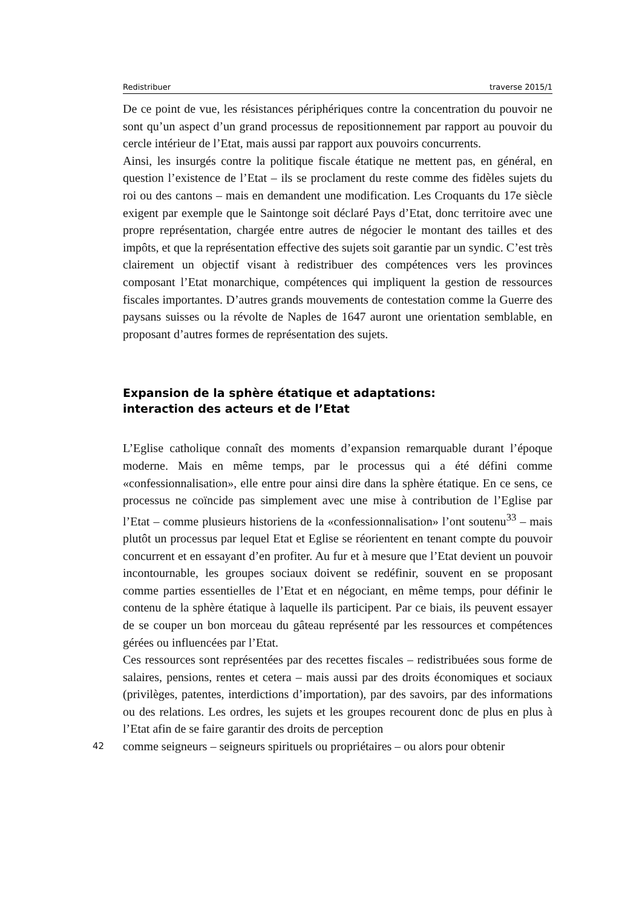Redistribuer traverse 2015/1
De ce point de vue, les résistances périphériques contre la concentration du pouvoir ne sont qu’un aspect d’un grand processus de repositionnement par rapport au pouvoir du cercle intérieur de l’Etat, mais aussi par rapport aux pouvoirs concurrents.
Ainsi, les insurgés contre la politique fiscale étatique ne mettent pas, en général, en question l’existence de l’Etat – ils se proclament du reste comme des fidèles sujets du roi ou des cantons – mais en demandent une modification. Les Croquants du 17e siècle exigent par exemple que le Saintonge soit déclaré Pays d’Etat, donc territoire avec une propre représentation, chargée entre autres de négocier le montant des tailles et des impôts, et que la représentation effective des sujets soit garantie par un syndic. C’est très clairement un objectif visant à redistribuer des compétences vers les provinces composant l’Etat monarchique, compétences qui impliquent la gestion de ressources fiscales importantes. D’autres grands mouvements de contestation comme la Guerre des paysans suisses ou la révolte de Naples de 1647 auront une orientation semblable, en proposant d’autres formes de représentation des sujets.
Expansion de la sphère étatique et adaptations:
interaction des acteurs et de l’Etat
L’Eglise catholique connaît des moments d’expansion remarquable durant l’époque moderne. Mais en même temps, par le processus qui a été défini comme «confessionnalisation», elle entre pour ainsi dire dans la sphère étatique. En ce sens, ce processus ne coïncide pas simplement avec une mise à contribution de l’Eglise par l’Etat – comme plusieurs historiens de la «confessionnalisation» l’ont soutenu<sup>33</sup> – mais plutôt un processus par lequel Etat et Eglise se réorientent en tenant compte du pouvoir concurrent et en essayant d’en profiter. Au fur et à mesure que l’Etat devient un pouvoir incontournable, les groupes sociaux doivent se redéfinir, souvent en se proposant comme parties essentielles de l’Etat et en négociant, en même temps, pour définir le contenu de la sphère étatique à laquelle ils participent. Par ce biais, ils peuvent essayer de se couper un bon morceau du gâteau représenté par les ressources et compétences gérées ou influencées par l’Etat.
Ces ressources sont représentées par des recettes fiscales – redistribuées sous forme de salaires, pensions, rentes et cetera – mais aussi par des droits économiques et sociaux (privilèges, patentes, interdictions d’importation), par des savoirs, par des informations ou des relations. Les ordres, les sujets et les groupes recourent donc de plus en plus à l’Etat afin de se faire garantir des droits de perception
42 comme seigneurs – seigneurs spirituels ou propriétaires – ou alors pour obtenir